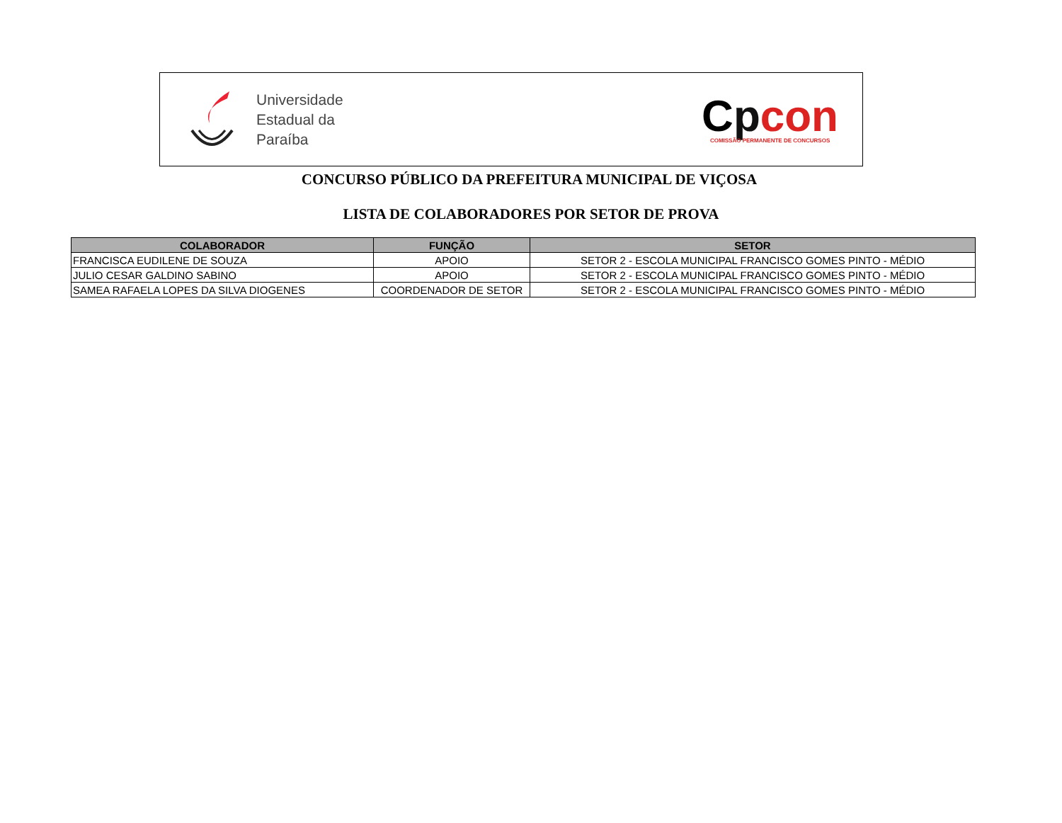Universidade
Estadual da
Paraíba
Cpcon
COMISSÃO PERMANENTE DE CONCURSOS
CONCURSO PÚBLICO DA PREFEITURA MUNICIPAL DE VIÇOSA
LISTA DE COLABORADORES POR SETOR DE PROVA
| COLABORADOR | FUNÇÃO | SETOR |
| --- | --- | --- |
| FRANCISCA EUDILENE DE SOUZA | APOIO | SETOR 2 - ESCOLA MUNICIPAL FRANCISCO GOMES PINTO - MÉDIO |
| JULIO CESAR GALDINO SABINO | APOIO | SETOR 2 - ESCOLA MUNICIPAL FRANCISCO GOMES PINTO - MÉDIO |
| SAMEA RAFAELA LOPES DA SILVA DIOGENES | COORDENADOR DE SETOR | SETOR 2 - ESCOLA MUNICIPAL FRANCISCO GOMES PINTO - MÉDIO |